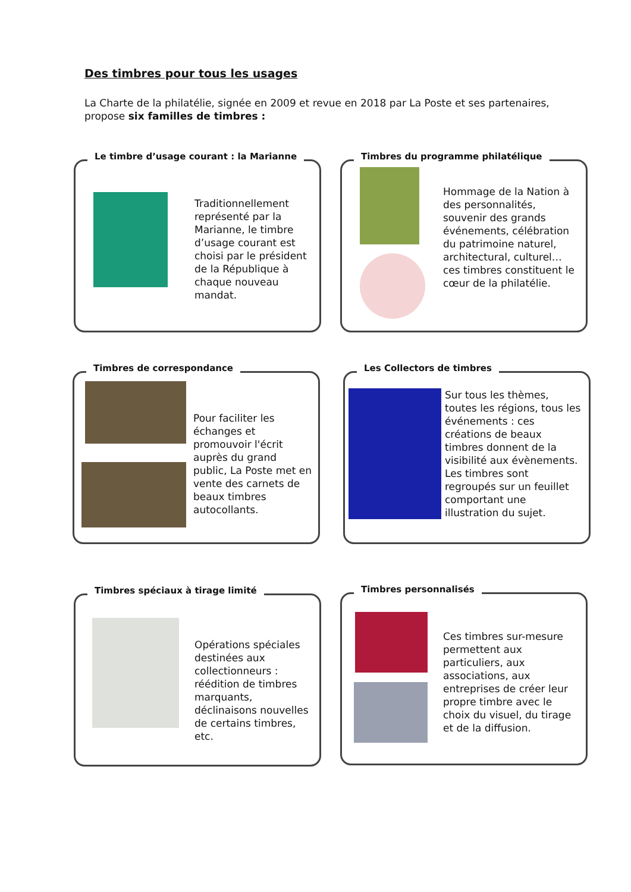Des timbres pour tous les usages
La Charte de la philatélie, signée en 2009 et revue en 2018 par La Poste et ses partenaires, propose six familles de timbres :
Le timbre d’usage courant : la Marianne
Traditionnellement représenté par la Marianne, le timbre d’usage courant est choisi par le président de la République à chaque nouveau mandat.
Timbres du programme philatélique
Hommage de la Nation à des personnalités, souvenir des grands événements, célébration du patrimoine naturel, architectural, culturel… ces timbres constituent le cœur de la philatélie.
Timbres de correspondance
Pour faciliter les échanges et promouvoir l'écrit auprès du grand public, La Poste met en vente des carnets de beaux timbres autocollants.
Les Collectors de timbres
Sur tous les thèmes, toutes les régions, tous les événements : ces créations de beaux timbres donnent de la visibilité aux évènements. Les timbres sont regroupés sur un feuillet comportant une illustration du sujet.
Timbres spéciaux à tirage limité
Opérations spéciales destinées aux collectionneurs : réédition de timbres marquants, déclinaisons nouvelles de certains timbres, etc.
Timbres personnalisés
Ces timbres sur-mesure permettent aux particuliers, aux associations, aux entreprises de créer leur propre timbre avec le choix du visuel, du tirage et de la diffusion.